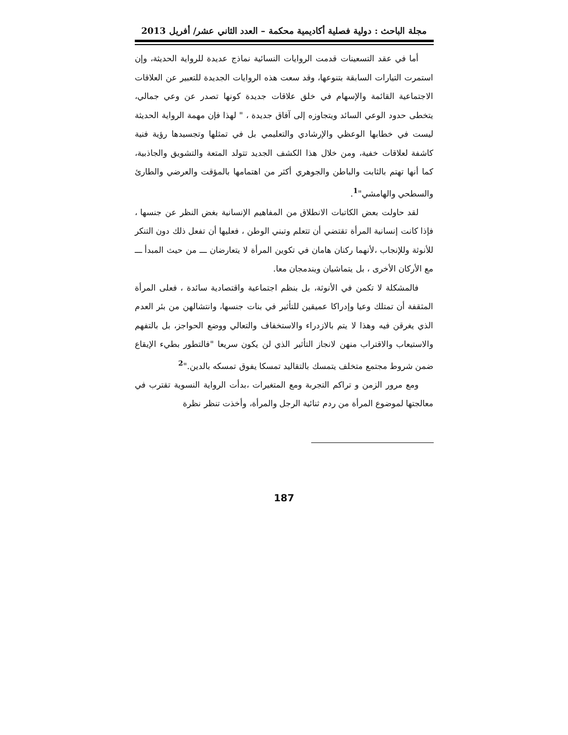مجلة الباحث : دولية فصلية أكاديمية محكمة – العدد الثاني عشر/ أفريل 2013
أما في عقد التسعينات قدمت الروايات النسائية نماذج عديدة للرواية الحديثة، وإن استمرت التيارات السابقة بتنوعها، وقد سعت هذه الروايات الجديدة للتعبير عن العلاقات الاجتماعية القائمة والإسهام في خلق علاقات جديدة كونها تصدر عن وعي جمالي، يتخطى حدود الوعي السائد ويتجاوزه إلى آفاق جديدة ، " لهذا فإن مهمة الرواية الحديثة ليست في خطابها الوعظي والإرشادي والتعليمي بل في تمثلها وتجسيدها رؤية فنية كاشفة لعلاقات خفية، ومن خلال هذا الكشف الجديد تتولد المتعة والتشويق والجاذبية، كما أنها تهتم بالثابت والباطن والجوهري أكثر من اهتمامها بالمؤقت والعرضي والطارئ والسطحي والهامشي"<sup>1</sup>.
لقد حاولت بعض الكاتبات الانطلاق من المفاهيم الإنسانية بغض النظر عن جنسها ، فإذا كانت إنسانية المرأة تقتضي أن تتعلم وتبني الوطن ، فعليها أن تفعل ذلك دون التنكر للأنوثة وللإنجاب ،لأنهما ركنان هامان في تكوين المرأة لا يتعارضان ـــ من حيث المبدأ ـــ مع الأركان الأخرى ، بل يتماشيان ويندمجان معا.
فالمشكلة لا تكمن في الأنوثة، بل بنظم اجتماعية واقتصادية سائدة ، فعلى المرأة المثقفة أن تمتلك وعيا وإدراكا عميقين للتأثير في بنات جنسها، وانتشالهن من بئر العدم الذي يغرقن فيه وهذا لا يتم بالازدراء والاستخفاف والتعالي ووضع الحواجز، بل بالتفهم والاستيعاب والاقتراب منهن لانجاز التأثير الذي لن يكون سريعا "فالتطور بطيء الإيقاع ضمن شروط مجتمع متخلف يتمسك بالتقاليد تمسكا يفوق تمسكه بالدين."<sup>2</sup>
ومع مرور الزمن و تراكم التجربة ومع المتغيرات ،بدأت الرواية النسوية تقترب في معالجتها لموضوع المرأة من ردم ثنائية الرجل والمرأة، وأخذت تنظر نظرة
187